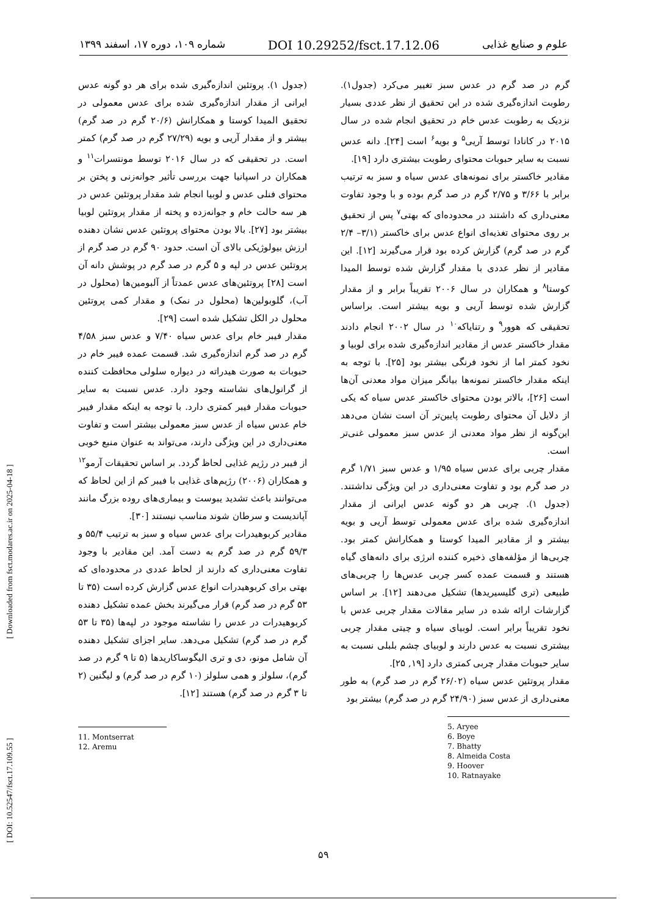علوم و صنایع غذایی DOI 10.29252/fsct.17.12.06 شماره ۱۰۹، دوره ۱۷، اسفند ۱۳۹۹
گرم در صد گرم در عدس سبز تغییر می‌کرد (جدول۱). رطوبت اندازه‌گیری شده در این تحقیق از نظر عددی بسیار نزدیک به رطوبت عدس خام در تحقیق انجام شده در سال ۲۰۱۵ در کانادا توسط آریی<sup>۵</sup> و بویه<sup>۶</sup> است [۲۴]. دانه عدس نسبت به سایر حبوبات محتوای رطوبت بیشتری دارد [۱۹].
مقادیر خاکستر برای نمونه‌های عدس سیاه و سبز به ترتیب برابر با ۳/۶۶ و ۲/۷۵ گرم در صد گرم بوده و با وجود تفاوت معنی‌داری که داشتند در محدوده‌ای که بهتی<sup>۷</sup> پس از تحقیق بر روی محتوای تغذیه‌ای انواع عدس برای خاکستر (۳/۱– ۲/۴ گرم در صد گرم) گزارش کرده بود قرار می‌گیرند [۱۲]. این مقادیر از نظر عددی با مقدار گزارش شده توسط المیدا کوستا<sup>۸</sup> و همکاران در سال ۲۰۰۶ تقریباً برابر و از مقدار گزارش شده توسط آریی و بویه بیشتر است. براساس تحقیقی که هوور<sup>۹</sup> و رتنایاکه<sup>۱۰</sup> در سال ۲۰۰۲ انجام دادند مقدار خاکستر عدس از مقادیر اندازه‌گیری شده برای لوبیا و نخود کمتر اما از نخود فرنگی بیشتر بود [۲۵]. با توجه به اینکه مقدار خاکستر نمونه‌ها بیانگر میزان مواد معدنی آن‌ها است [۲۶]، بالاتر بودن محتوای خاکستر عدس سیاه که یکی از دلایل آن محتوای رطوبت پایین‌تر آن است نشان می‌دهد این‌گونه از نظر مواد معدنی از عدس سبز معمولی غنی‌تر است.
مقدار چربی برای عدس سیاه ۱/۹۵ و عدس سبز ۱/۷۱ گرم در صد گرم بود و تفاوت معنی‌داری در این ویژگی نداشتند. (جدول ۱). چربی هر دو گونه عدس ایرانی از مقدار اندازه‌گیری شده برای عدس معمولی توسط آریی و بویه بیشتر و از مقادیر المیدا کوستا و همکارانش کمتر بود. چربی‌ها از مؤلفه‌های ذخیره کننده انرژی برای دانه‌های گیاه هستند و قسمت عمده کسر چربی عدس‌ها را چربی‌های طبیعی (تری گلیسیریدها) تشکیل می‌دهند [۱۲]. بر اساس گزارشات ارائه شده در سایر مقالات مقدار چربی عدس با نخود تقریباً برابر است. لوبیای سیاه و چیتی مقدار چربی بیشتری نسبت به عدس دارند و لوبیای چشم بلبلی نسبت به سایر حبوبات مقدار چربی کمتری دارد [۱۹, ۲۵].
مقدار پروتئین عدس سیاه (۲۶/۰۲ گرم در صد گرم) به طور معنی‌داری از عدس سبز (۲۴/۹۰ گرم در صد گرم) بیشتر بود
5. Aryee
6. Boye
7. Bhatty
8. Almeida Costa
9. Hoover
10. Ratnayake
(جدول ۱). پروتئین اندازه‌گیری شده برای هر دو گونه عدس ایرانی از مقدار اندازه‌گیری شده برای عدس معمولی در تحقیق المیدا کوستا و همکارانش (۲۰/۶ گرم در صد گرم) بیشتر و از مقدار آریی و بویه (۲۷/۲۹ گرم در صد گرم) کمتر است. در تحقیقی که در سال ۲۰۱۶ توسط مونتسرات<sup>۱۱</sup> و همکاران در اسپانیا جهت بررسی تأثیر جوانه‌زنی و پختن بر محتوای فنلی عدس و لوبیا انجام شد مقدار پروتئین عدس در هر سه حالت خام و جوانه‌زده و پخته از مقدار پروتئین لوبیا بیشتر بود [۲۷]. بالا بودن محتوای پروتئین عدس نشان دهنده ارزش بیولوژیکی بالای آن است. حدود ۹۰ گرم در صد گرم از پروتئین عدس در لپه و ۵ گرم در صد گرم در پوشش دانه آن است [۲۸] پروتئین‌های عدس عمدتاً از آلبومین‌ها (محلول در آب)، گلوبولین‌ها (محلول در نمک) و مقدار کمی پروتئین محلول در الکل تشکیل شده است [۲۹].
مقدار فیبر خام برای عدس سیاه ۷/۴۰ و عدس سبز ۴/۵۸ گرم در صد گرم اندازه‌گیری شد. قسمت عمده فیبر خام در حبوبات به صورت هیدراته در دیواره سلولی محافظت کننده از گرانول‌های نشاسته وجود دارد. عدس نسبت به سایر حبوبات مقدار فیبر کمتری دارد. با توجه به اینکه مقدار فیبر خام عدس سیاه از عدس سبز معمولی بیشتر است و تفاوت معنی‌داری در این ویژگی دارند، می‌تواند به عنوان منبع خوبی از فیبر در رژیم غذایی لحاظ گردد. بر اساس تحقیقات آرمو<sup>۱۲</sup> و همکاران (۲۰۰۶) رژیم‌های غذایی با فیبر کم از این لحاظ که می‌توانند باعث تشدید یبوست و بیماری‌های روده بزرگ مانند آپاندیست و سرطان شوند مناسب نیستند [۳۰].
مقادیر کربوهیدرات برای عدس سیاه و سبز به ترتیب ۵۵/۴ و ۵۹/۳ گرم در صد گرم به دست آمد. این مقادیر با وجود تفاوت معنی‌داری که دارند از لحاظ عددی در محدوده‌ای که بهتی برای کربوهیدرات انواع عدس گزارش کرده است (۳۵ تا ۵۳ گرم در صد گرم) قرار می‌گیرند بخش عمده تشکیل دهنده کربوهیدرات در عدس را نشاسته موجود در لپه‌ها (۳۵ تا ۵۳ گرم در صد گرم) تشکیل می‌دهد. سایر اجزای تشکیل دهنده آن شامل مونو، دی و تری الیگوساکاریدها (۵ تا ۹ گرم در صد گرم)، سلولز و همی سلولز (۱۰ گرم در صد گرم) و لیگنین (۲ تا ۳ گرم در صد گرم) هستند [۱۲].
11. Montserrat
12. Aremu
[ DOI: 10.52547/fsct.17.109.55 ] [ Downloaded from fsct.modares.ac.ir on 2025-04-18 ]
۵۹